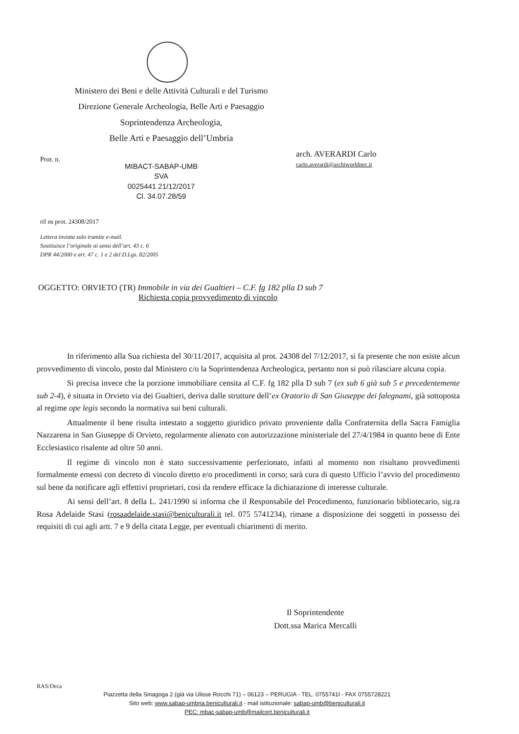Ministero dei Beni e delle Attività Culturali e del Turismo
Direzione Generale Archeologia, Belle Arti e Paesaggio
Soprintendenza Archeologia,
Belle Arti e Paesaggio dell’Umbria
Prot. n.
arch. AVERARDI Carlo
carlo.averardi@archiworldpec.it
MIBACT-SABAP-UMB
SVA
0025441 21/12/2017
Cl. 34.07.28/59
rif ns prot. 24308/2017
Lettera inviata solo tramite e-mail.
Sostituisce l’originale ai sensi dell’art. 43 c. 6
DPR 44/2000 e art. 47 c. 1 e 2 del D.Lgs. 82/2005
OGGETTO: ORVIETO (TR) Immobile in via dei Gualtieri – C.F. fg 182 plla D sub 7
Richiesta copia provvedimento di vincolo
In riferimento alla Sua richiesta del 30/11/2017, acquisita al prot. 24308 del 7/12/2017, si fa presente che non esiste alcun provvedimento di vincolo, posto dal Ministero c/o la Soprintendenza Archeologica, pertanto non si può rilasciare alcuna copia.
Si precisa invece che la porzione immobiliare censita al C.F. fg 182 plla D sub 7 (ex sub 6 già sub 5 e precedentemente sub 2-4), è situata in Orvieto via dei Gualtieri, deriva dalle strutture dell’ex Oratorio di San Giuseppe dei falegnami, già sottoposta al regime ope legis secondo la normativa sui beni culturali.
Attualmente il bene risulta intestato a soggetto giuridico privato proveniente dalla Confraternita della Sacra Famiglia Nazzarena in San Giuseppe di Orvieto, regolarmente alienato con autorizzazione ministeriale del 27/4/1984 in quanto bene di Ente Ecclesiastico risalente ad oltre 50 anni.
Il regime di vincolo non è stato successivamente perfezionato, infatti al momento non risultano provvedimenti formalmente emessi con decreto di vincolo diretto e/o procedimenti in corso; sarà cura di questo Ufficio l’avvio del procedimento sul bene da notificare agli effettivi proprietari, così da rendere efficace la dichiarazione di interesse culturale.
Ai sensi dell’art. 8 della L. 241/1990 si informa che il Responsabile del Procedimento, funzionario bibliotecario, sig.ra Rosa Adelaide Stasi (rosaadelaide.stasi@beniculturali.it tel. 075 5741234), rimane a disposizione dei soggetti in possesso dei requisiti di cui agli artt. 7 e 9 della citata Legge, per eventuali chiarimenti di merito.
Il Soprintendente
Dott.ssa Marica Mercalli
RAS/Deca
Piazzetta della Sinagoga 2 (già via Ulisse Rocchi 71) – 06123 – PERUGIA - TEL. 0755741I - FAX 0755728221
Sito web: www.sabap-umbria.beniculturali.it - mail istituzionale: sabap-umb@beniculturali.it
PEC: mbac-sabap-umb@mailcert.beniculturali.it